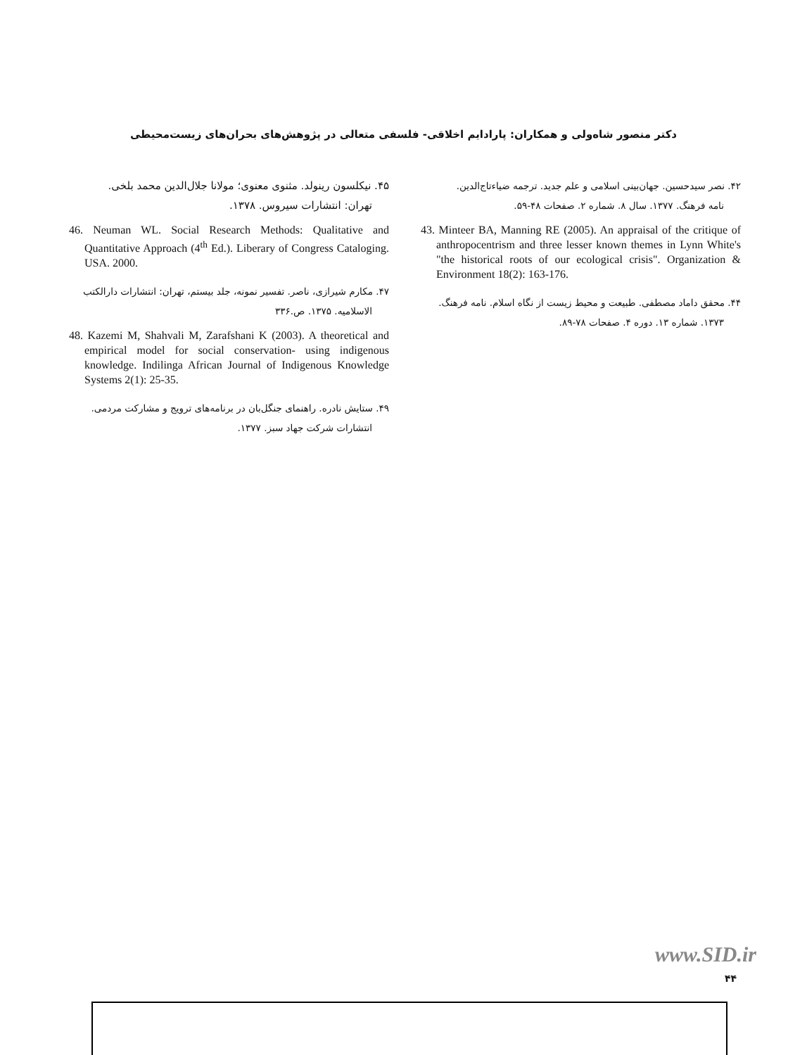دکتر منصور شاه‌ولی و همکاران: پارادایم اخلاقی- فلسفی متعالی در پژوهش‌های بحران‌های زیست‌محیطی
۴۲. نصر سیدحسین. جهان‌بینی اسلامی و علم جدید. ترجمه ضیاءتاج‌الدین.
نامه فرهنگ. ۱۳۷۷. سال ۸. شماره ۲. صفحات ۴۸-۵۹.
43. Minteer BA, Manning RE (2005). An appraisal of the critique of anthropocentrism and three lesser known themes in Lynn White's "the historical roots of our ecological crisis". Organization & Environment 18(2): 163-176.
۴۴. محقق داماد مصطفی. طبیعت و محیط زیست از نگاه اسلام. نامه فرهنگ.
۱۳۷۳. شماره ۱۳. دوره ۴. صفحات ۷۸-۸۹.
۴۵. نیکلسون رینولد. مثنوی معنوی؛ مولانا جلال‌الدین محمد بلخی.
تهران: انتشارات سیروس. ۱۳۷۸.
46. Neuman WL. Social Research Methods: Qualitative and Quantitative Approach (4<sup>th</sup> Ed.). Liberary of Congress Cataloging. USA. 2000.
۴۷. مکارم شیرازی، ناصر. تفسیر نمونه، جلد بیستم، تهران: انتشارات دارالکتب
الاسلامیه. ۱۳۷۵. ص.۳۳۶
48. Kazemi M, Shahvali M, Zarafshani K (2003). A theoretical and empirical model for social conservation- using indigenous knowledge. Indilinga African Journal of Indigenous Knowledge Systems 2(1): 25-35.
۴۹. ستایش نادره. راهنمای جنگل‌بان در برنامه‌های ترویج و مشارکت مردمی.
انتشارات شرکت جهاد سبز. ۱۳۷۷.
www.SID.ir
۴۴